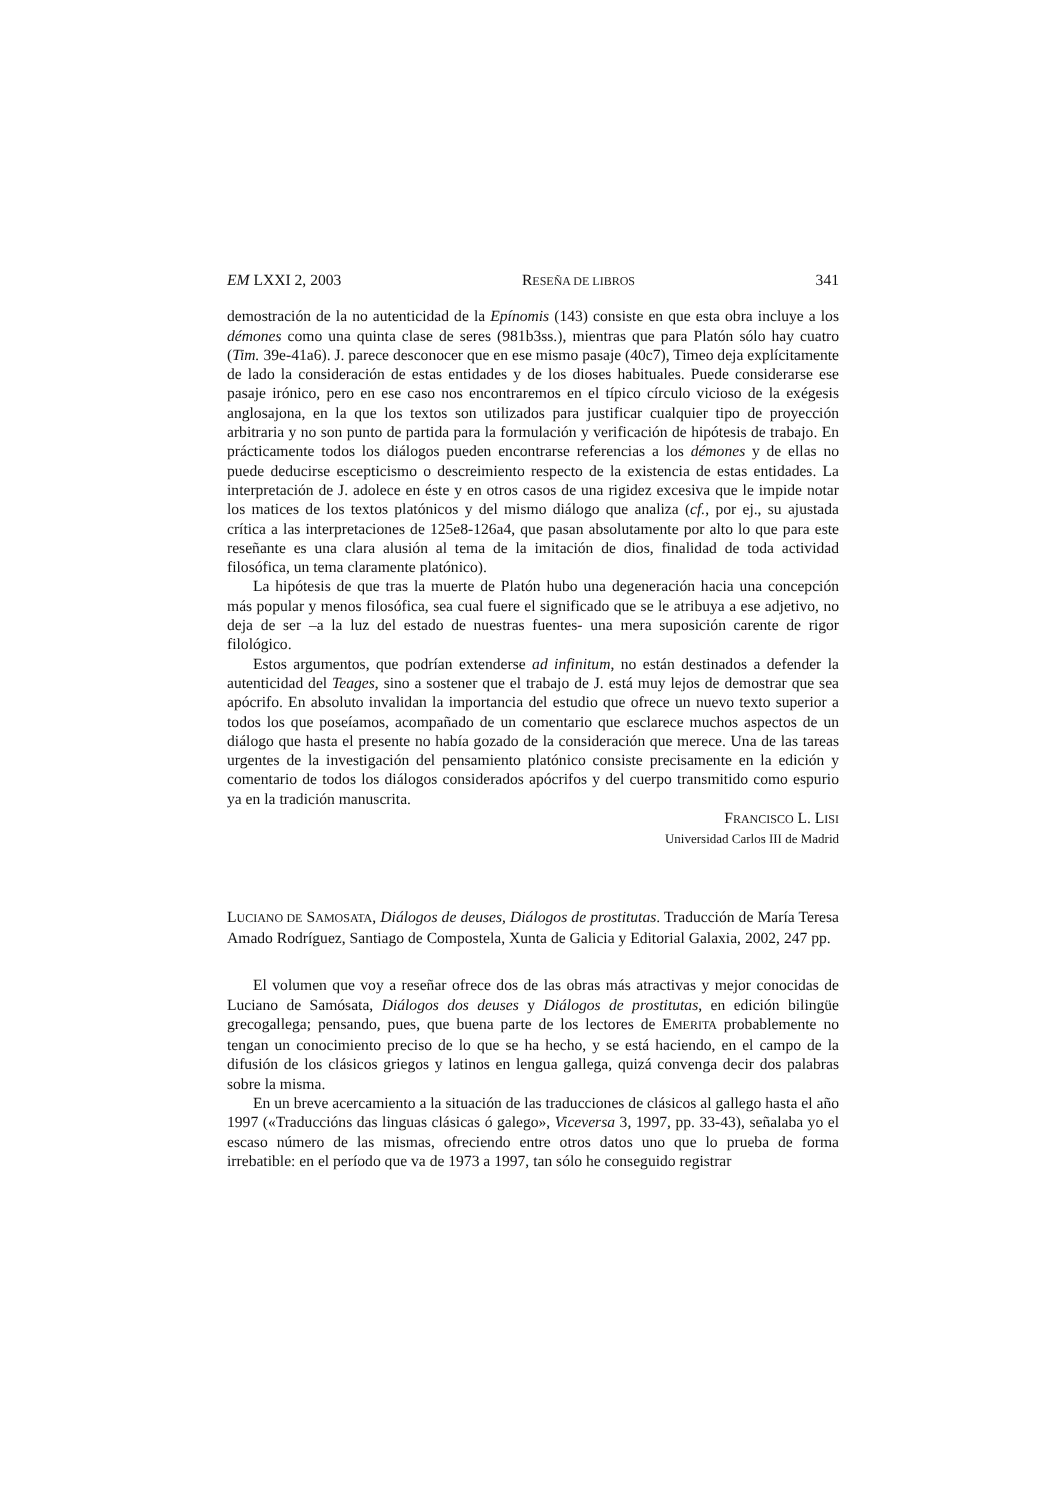EM LXXI 2, 2003 RESEÑA DE LIBROS 341
demostración de la no autenticidad de la Epínomis (143) consiste en que esta obra incluye a los démones como una quinta clase de seres (981b3ss.), mientras que para Platón sólo hay cuatro (Tim. 39e-41a6). J. parece desconocer que en ese mismo pasaje (40c7), Timeo deja explícitamente de lado la consideración de estas entidades y de los dioses habituales. Puede considerarse ese pasaje irónico, pero en ese caso nos encontraremos en el típico círculo vicioso de la exégesis anglosajona, en la que los textos son utilizados para justificar cualquier tipo de proyección arbitraria y no son punto de partida para la formulación y verificación de hipótesis de trabajo. En prácticamente todos los diálogos pueden encontrarse referencias a los démones y de ellas no puede deducirse escepticismo o descreimiento respecto de la existencia de estas entidades. La interpretación de J. adolece en éste y en otros casos de una rigidez excesiva que le impide notar los matices de los textos platónicos y del mismo diálogo que analiza (cf., por ej., su ajustada crítica a las interpretaciones de 125e8-126a4, que pasan absolutamente por alto lo que para este reseñante es una clara alusión al tema de la imitación de dios, finalidad de toda actividad filosófica, un tema claramente platónico).
La hipótesis de que tras la muerte de Platón hubo una degeneración hacia una concepción más popular y menos filosófica, sea cual fuere el significado que se le atribuya a ese adjetivo, no deja de ser –a la luz del estado de nuestras fuentes- una mera suposición carente de rigor filológico.
Estos argumentos, que podrían extenderse ad infinitum, no están destinados a defender la autenticidad del Teages, sino a sostener que el trabajo de J. está muy lejos de demostrar que sea apócrifo. En absoluto invalidan la importancia del estudio que ofrece un nuevo texto superior a todos los que poseíamos, acompañado de un comentario que esclarece muchos aspectos de un diálogo que hasta el presente no había gozado de la consideración que merece. Una de las tareas urgentes de la investigación del pensamiento platónico consiste precisamente en la edición y comentario de todos los diálogos considerados apócrifos y del cuerpo transmitido como espurio ya en la tradición manuscrita.
FRANCISCO L. LISI
Universidad Carlos III de Madrid
LUCIANO DE SAMOSATA, Diálogos de deuses, Diálogos de prostitutas. Traducción de María Teresa Amado Rodríguez, Santiago de Compostela, Xunta de Galicia y Editorial Galaxia, 2002, 247 pp.
El volumen que voy a reseñar ofrece dos de las obras más atractivas y mejor conocidas de Luciano de Samósata, Diálogos dos deuses y Diálogos de prostitutas, en edición bilingüe grecogallega; pensando, pues, que buena parte de los lectores de EMERITA probablemente no tengan un conocimiento preciso de lo que se ha hecho, y se está haciendo, en el campo de la difusión de los clásicos griegos y latinos en lengua gallega, quizá convenga decir dos palabras sobre la misma.
En un breve acercamiento a la situación de las traducciones de clásicos al gallego hasta el año 1997 («Traduccións das linguas clásicas ó galego», Viceversa 3, 1997, pp. 33-43), señalaba yo el escaso número de las mismas, ofreciendo entre otros datos uno que lo prueba de forma irrebatible: en el período que va de 1973 a 1997, tan sólo he conseguido registrar